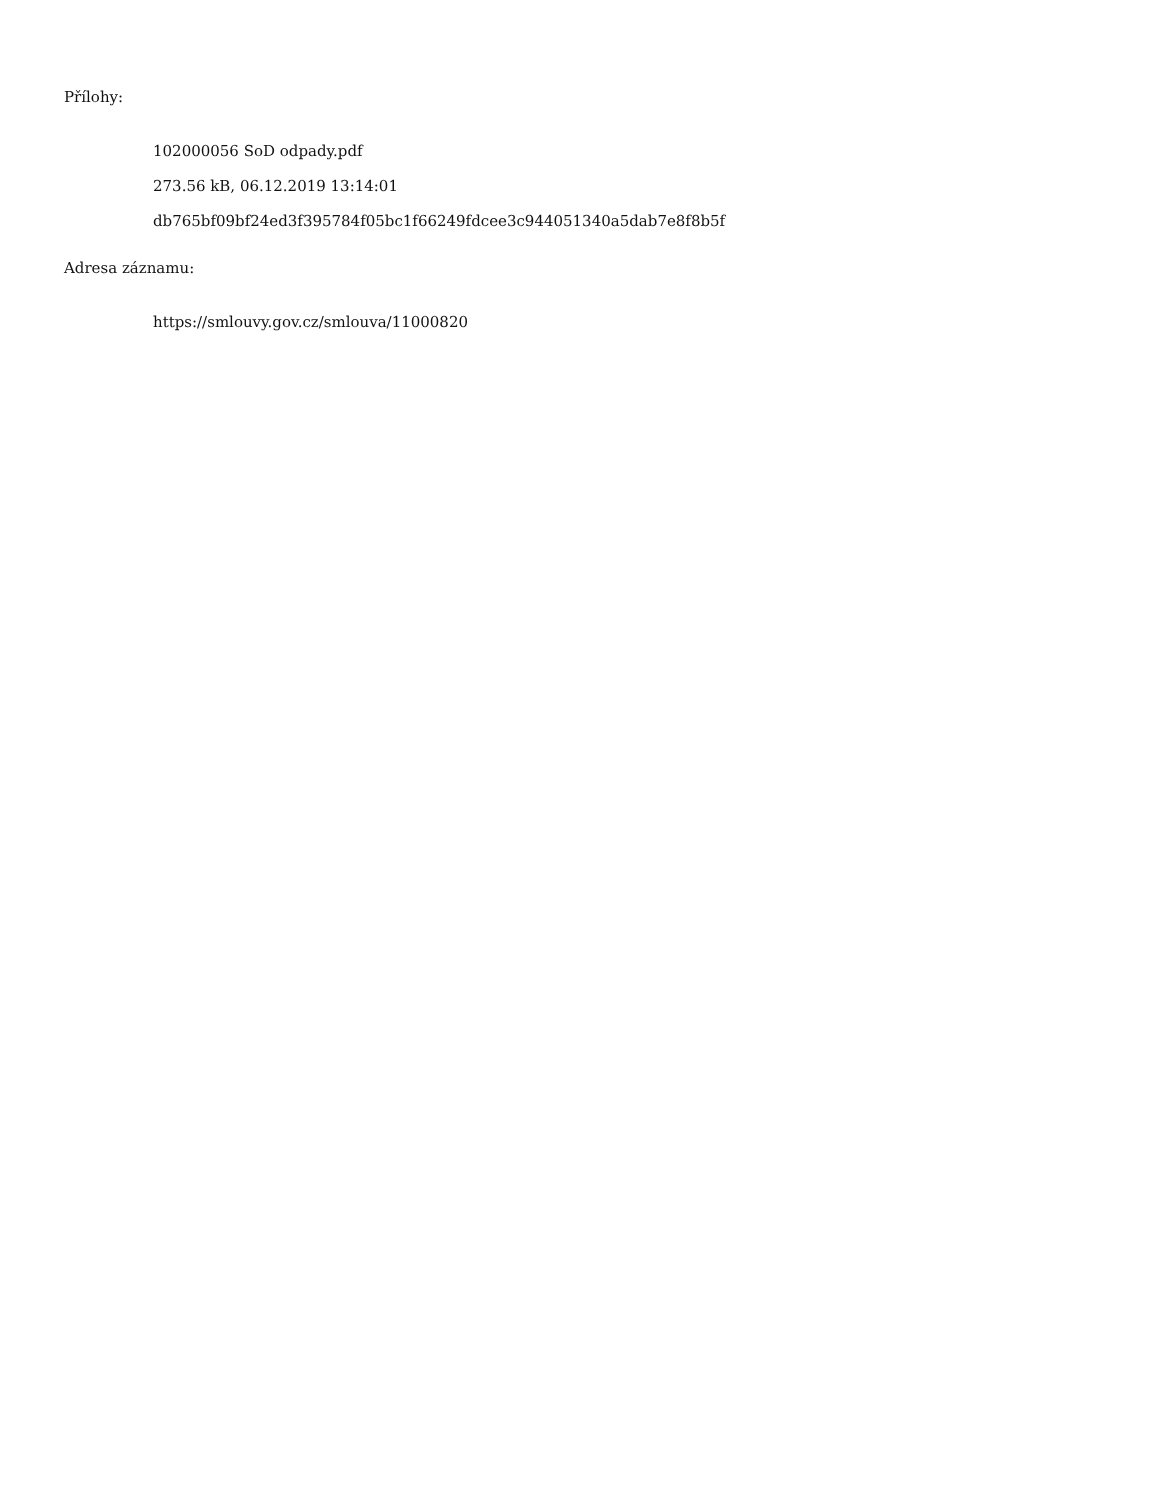Přílohy:
102000056 SoD odpady.pdf
273.56 kB, 06.12.2019 13:14:01
db765bf09bf24ed3f395784f05bc1f66249fdcee3c944051340a5dab7e8f8b5f
Adresa záznamu:
https://smlouvy.gov.cz/smlouva/11000820